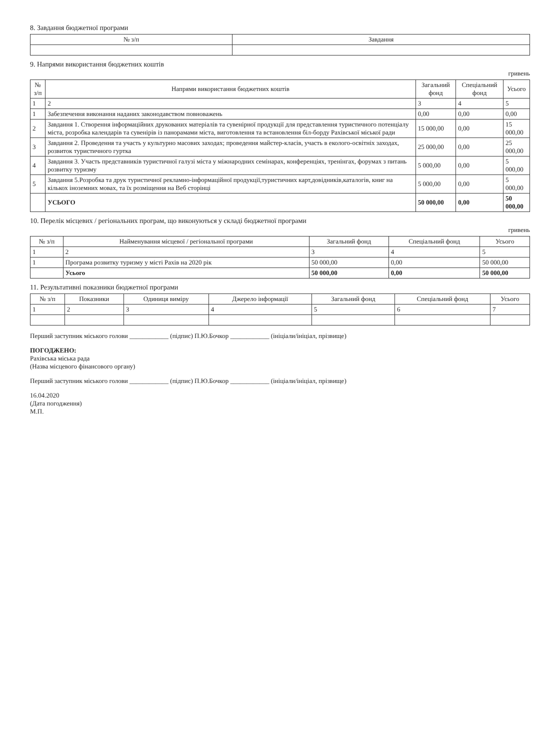8. Завдання бюджетної програми
| № з/п | Завдання |
| --- | --- |
9. Напрями використання бюджетних коштів
гривень
| № з/п | Напрями використання бюджетних коштів | Загальний фонд | Спеціальний фонд | Усього |
| --- | --- | --- | --- | --- |
| 1 | 2 | 3 | 4 | 5 |
| 1 | Забезпечення виконання наданих законодавством повноважень | 0,00 | 0,00 | 0,00 |
| 2 | Завдання 1. Створення інформаційних друкованих матеріалів та сувенірної продукції для представлення туристичного потенціалу міста, розробка календарів та сувенірів із панорамами міста, виготовлення та встановлення біл-борду Рахівської міської ради | 15 000,00 | 0,00 | 15 000,00 |
| 3 | Завдання 2. Проведення та участь у культурно масових заходах; проведення майстер-класів, участь в еколого-освітніх заходах, розвиток туристичного гуртка | 25 000,00 | 0,00 | 25 000,00 |
| 4 | Завдання 3. Участь представників туристичної галузі міста у міжнародних семінарах, конференціях, тренінгах, форумах з питань розвитку туризму | 5 000,00 | 0,00 | 5 000,00 |
| 5 | Завдання 5.Розробка та друк туристичної рекламно-інформаційної продукції,туристичних карт,довідників,каталогів, книг на кількох іноземних мовах, та їх розміщення на Веб сторінці | 5 000,00 | 0,00 | 5 000,00 |
| | УСЬОГО | 50 000,00 | 0,00 | 50 000,00 |
10. Перелік місцевих / регіональних програм, що виконуються у складі бюджетної програми
гривень
| № з/п | Найменування місцевої / регіональної програми | Загальний фонд | Спеціальний фонд | Усього |
| --- | --- | --- | --- | --- |
| 1 | 2 | 3 | 4 | 5 |
| 1 | Програма розвитку туризму у місті Рахів на 2020 рік | 50 000,00 | 0,00 | 50 000,00 |
| | Усього | 50 000,00 | 0,00 | 50 000,00 |
11. Результативні показники бюджетної програми
| № з/п | Показники | Одиниця виміру | Джерело інформації | Загальний фонд | Спеціальний фонд | Усього |
| --- | --- | --- | --- | --- | --- | --- |
| 1 | 2 | 3 | 4 | 5 | 6 | 7 |
Перший заступник міського голови ____________ (підпис) П.Ю.Бочкор ____________ (ініціали/ініціал, прізвище)
ПОГОДЖЕНО:
Рахівська міська рада
(Назва місцевого фінансового органу)
Перший заступник міського голови ____________ (підпис) П.Ю.Бочкор ____________ (ініціали/ініціал, прізвище)
16.04.2020
(Дата погодження)
М.П.